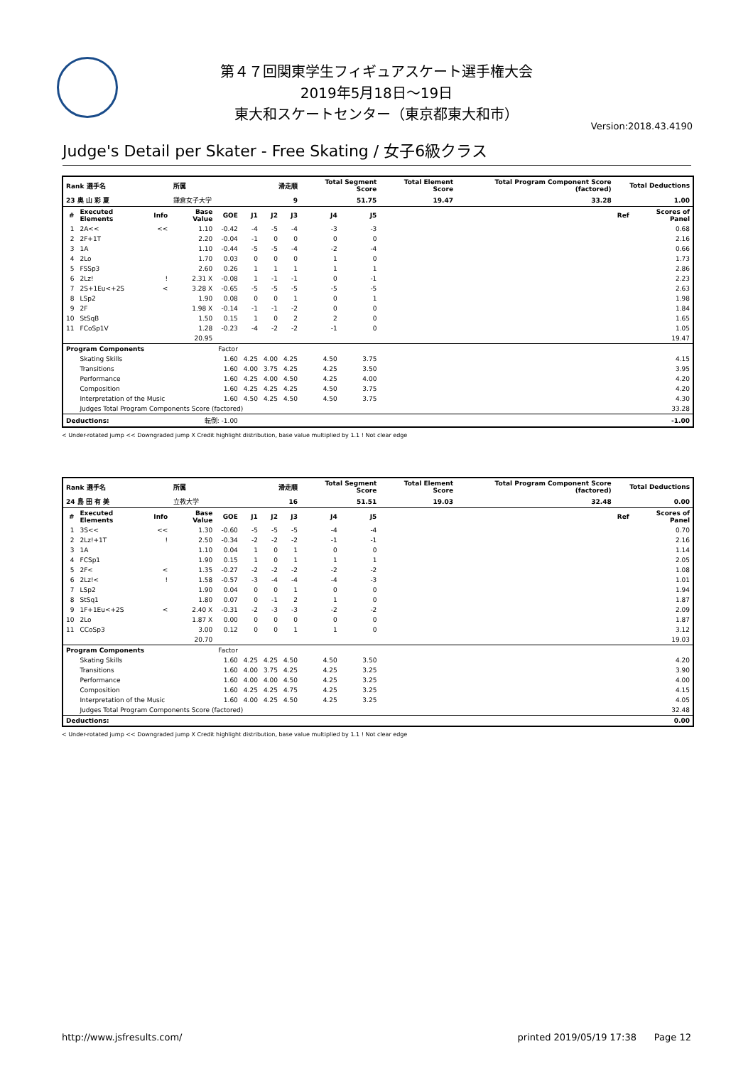第４７回関東学生フィギュアスケート選手権大会
2019年5月18日～19日
東大和スケートセンター（東京都東大和市）
Version:2018.43.4190
Judge's Detail per Skater - Free Skating / 女子6級クラス
| Rank 選手名 | | | 所属 | | 滑走順 | | | Total Segment Score | | Total Element Score | Total Program Component Score (factored) | Total Deductions | |
| --- | --- | --- | --- | --- | --- | --- | --- | --- | --- | --- | --- | --- | --- |
| 23 奥 山 彩 夏 | | | 鎌倉女子大学 | | 9 | | | 51.75 | | 19.47 | 33.28 | 1.00 | |
| # | Executed Elements | Info | Base Value | GOE | J1 | J2 | J3 | J4 | J5 | | | Ref | Scores of Panel |
| 1 | 2A<< | << | 1.10 | -0.42 | -4 | -5 | -4 | -3 | -3 | | | | 0.68 |
| 2 | 2F+1T | | 2.20 | -0.04 | -1 | 0 | 0 | 0 | 0 | | | | 2.16 |
| 3 | 1A | | 1.10 | -0.44 | -5 | -5 | -4 | -2 | -4 | | | | 0.66 |
| 4 | 2Lo | | 1.70 | 0.03 | 0 | 0 | 0 | 1 | 0 | | | | 1.73 |
| 5 | FSSp3 | | 2.60 | 0.26 | 1 | 1 | 1 | 1 | 1 | | | | 2.86 |
| 6 | 2Lz! | ! | 2.31 X | -0.08 | 1 | -1 | -1 | 0 | -1 | | | | 2.23 |
| 7 | 2S+1Eu<+2S | < | 3.28 X | -0.65 | -5 | -5 | -5 | -5 | -5 | | | | 2.63 |
| 8 | LSp2 | | 1.90 | 0.08 | 0 | 0 | 1 | 0 | 1 | | | | 1.98 |
| 9 | 2F | | 1.98 X | -0.14 | -1 | -1 | -2 | 0 | 0 | | | | 1.84 |
| 10 | StSqB | | 1.50 | 0.15 | 1 | 0 | 2 | 2 | 0 | | | | 1.65 |
| 11 | FCoSp1V | | 1.28 | -0.23 | -4 | -2 | -2 | -1 | 0 | | | | 1.05 |
| | | | 20.95 | | | | | | | | | | 19.47 |
| Program Components | | | | Factor | | | | | | | | | |
| | Skating Skills | | | 1.60 | 4.25 | 4.00 | 4.25 | 4.50 | 3.75 | | | | 4.15 |
| | Transitions | | | 1.60 | 4.00 | 3.75 | 4.25 | 4.25 | 3.50 | | | | 3.95 |
| | Performance | | | 1.60 | 4.25 | 4.00 | 4.50 | 4.25 | 4.00 | | | | 4.20 |
| | Composition | | | 1.60 | 4.25 | 4.25 | 4.25 | 4.50 | 3.75 | | | | 4.20 |
| | Interpretation of the Music | | | 1.60 | 4.50 | 4.25 | 4.50 | 4.50 | 3.75 | | | | 4.30 |
| | Judges Total Program Components Score (factored) | | | | | | | | | | | | 33.28 |
| Deductions: | | 転倒: -1.00 | | | | | | | | | | | -1.00 |
< Under-rotated jump << Downgraded jump X Credit highlight distribution, base value multiplied by 1.1 ! Not clear edge
| Rank 選手名 | | | 所属 | | 滑走順 | | | Total Segment Score | | Total Element Score | Total Program Component Score (factored) | Total Deductions | |
| --- | --- | --- | --- | --- | --- | --- | --- | --- | --- | --- | --- | --- | --- |
| 24 島 田 有 美 | | | 立教大学 | | 16 | | | 51.51 | | 19.03 | 32.48 | 0.00 | |
| # | Executed Elements | Info | Base Value | GOE | J1 | J2 | J3 | J4 | J5 | | | Ref | Scores of Panel |
| 1 | 3S<< | << | 1.30 | -0.60 | -5 | -5 | -5 | -4 | -4 | | | | 0.70 |
| 2 | 2Lz!+1T | ! | 2.50 | -0.34 | -2 | -2 | -2 | -1 | -1 | | | | 2.16 |
| 3 | 1A | | 1.10 | 0.04 | 1 | 0 | 1 | 0 | 0 | | | | 1.14 |
| 4 | FCSp1 | | 1.90 | 0.15 | 1 | 0 | 1 | 1 | 1 | | | | 2.05 |
| 5 | 2F< | < | 1.35 | -0.27 | -2 | -2 | -2 | -2 | -2 | | | | 1.08 |
| 6 | 2Lz!< | ! | 1.58 | -0.57 | -3 | -4 | -4 | -4 | -3 | | | | 1.01 |
| 7 | LSp2 | | 1.90 | 0.04 | 0 | 0 | 1 | 0 | 0 | | | | 1.94 |
| 8 | StSq1 | | 1.80 | 0.07 | 0 | -1 | 2 | 1 | 0 | | | | 1.87 |
| 9 | 1F+1Eu<+2S | < | 2.40 X | -0.31 | -2 | -3 | -3 | -2 | -2 | | | | 2.09 |
| 10 | 2Lo | | 1.87 X | 0.00 | 0 | 0 | 0 | 0 | 0 | | | | 1.87 |
| 11 | CCoSp3 | | 3.00 | 0.12 | 0 | 0 | 1 | 1 | 0 | | | | 3.12 |
| | | | 20.70 | | | | | | | | | | 19.03 |
| Program Components | | | | Factor | | | | | | | | | |
| | Skating Skills | | | 1.60 | 4.25 | 4.25 | 4.50 | 4.50 | 3.50 | | | | 4.20 |
| | Transitions | | | 1.60 | 4.00 | 3.75 | 4.25 | 4.25 | 3.25 | | | | 3.90 |
| | Performance | | | 1.60 | 4.00 | 4.00 | 4.50 | 4.25 | 3.25 | | | | 4.00 |
| | Composition | | | 1.60 | 4.25 | 4.25 | 4.75 | 4.25 | 3.25 | | | | 4.15 |
| | Interpretation of the Music | | | 1.60 | 4.00 | 4.25 | 4.50 | 4.25 | 3.25 | | | | 4.05 |
| | Judges Total Program Components Score (factored) | | | | | | | | | | | | 32.48 |
| Deductions: | | | | | | | | | | | | | 0.00 |
< Under-rotated jump << Downgraded jump X Credit highlight distribution, base value multiplied by 1.1 ! Not clear edge
http://www.jsfresults.com/ printed 2019/05/19 17:38 Page 12